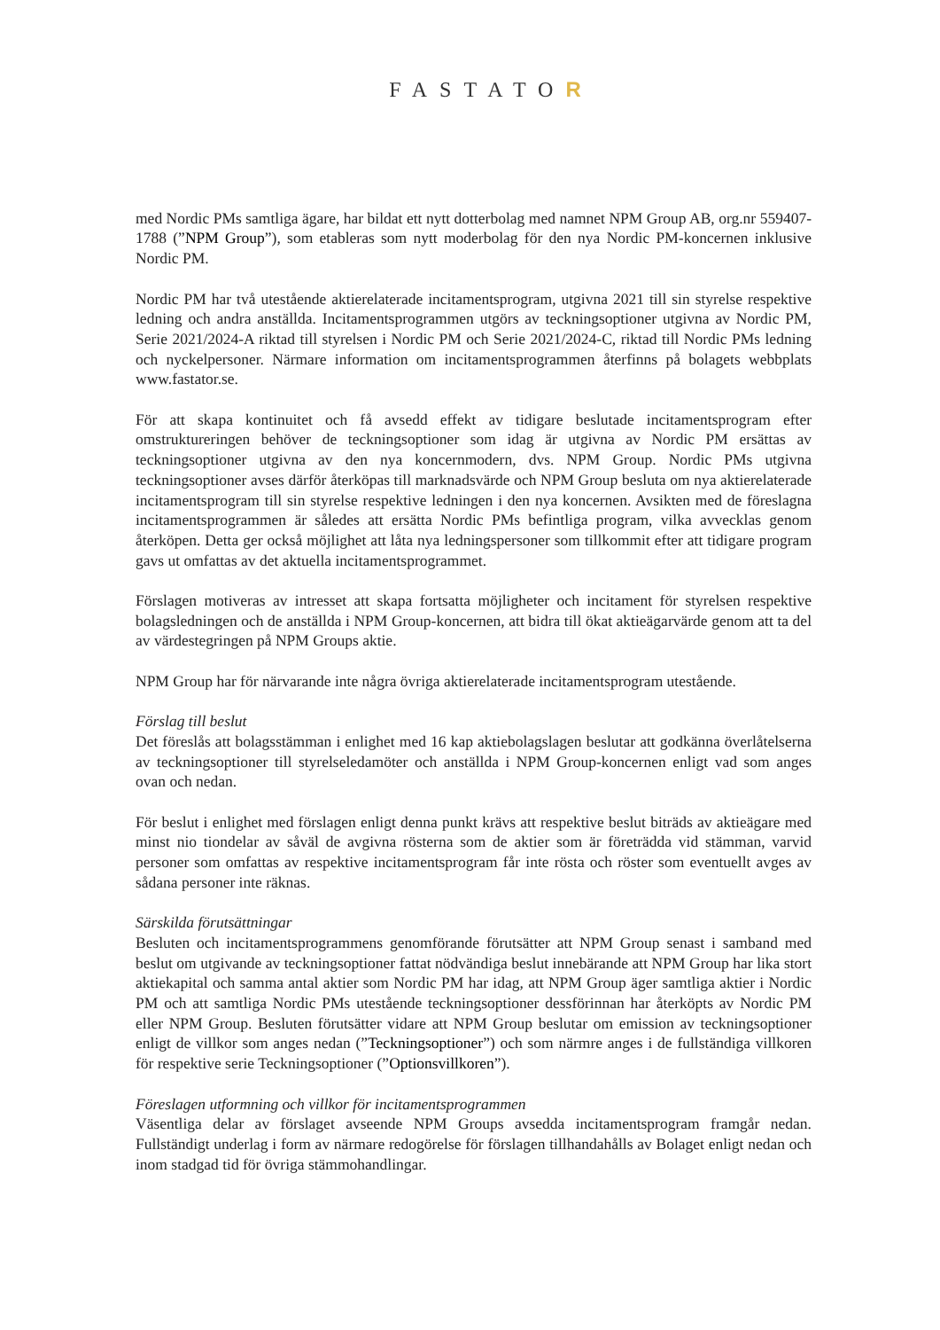FASTATOR
med Nordic PMs samtliga ägare, har bildat ett nytt dotterbolag med namnet NPM Group AB, org.nr 559407-1788 (”NPM Group”), som etableras som nytt moderbolag för den nya Nordic PM-koncernen inklusive Nordic PM.
Nordic PM har två utestående aktierelaterade incitamentsprogram, utgivna 2021 till sin styrelse respektive ledning och andra anställda. Incitamentsprogrammen utgörs av teckningsoptioner utgivna av Nordic PM, Serie 2021/2024-A riktad till styrelsen i Nordic PM och Serie 2021/2024-C, riktad till Nordic PMs ledning och nyckelpersoner. Närmare information om incitamentsprogrammen återfinns på bolagets webbplats www.fastator.se.
För att skapa kontinuitet och få avsedd effekt av tidigare beslutade incitamentsprogram efter omstruktureringen behöver de teckningsoptioner som idag är utgivna av Nordic PM ersättas av teckningsoptioner utgivna av den nya koncernmodern, dvs. NPM Group. Nordic PMs utgivna teckningsoptioner avses därför återköpas till marknadsvärde och NPM Group besluta om nya aktierelaterade incitamentsprogram till sin styrelse respektive ledningen i den nya koncernen. Avsikten med de föreslagna incitamentsprogrammen är således att ersätta Nordic PMs befintliga program, vilka avvecklas genom återköpen. Detta ger också möjlighet att låta nya ledningspersoner som tillkommit efter att tidigare program gavs ut omfattas av det aktuella incitamentsprogrammet.
Förslagen motiveras av intresset att skapa fortsatta möjligheter och incitament för styrelsen respektive bolagsledningen och de anställda i NPM Group-koncernen, att bidra till ökat aktieägarvärde genom att ta del av värdestegringen på NPM Groups aktie.
NPM Group har för närvarande inte några övriga aktierelaterade incitamentsprogram utestående.
Förslag till beslut
Det föreslås att bolagsstämman i enlighet med 16 kap aktiebolagslagen beslutar att godkänna överlåtelserna av teckningsoptioner till styrelseledamöter och anställda i NPM Group-koncernen enligt vad som anges ovan och nedan.
För beslut i enlighet med förslagen enligt denna punkt krävs att respektive beslut biträds av aktieägare med minst nio tiondelar av såväl de avgivna rösterna som de aktier som är företrädda vid stämman, varvid personer som omfattas av respektive incitamentsprogram får inte rösta och röster som eventuellt avges av sådana personer inte räknas.
Särskilda förutsättningar
Besluten och incitamentsprogrammens genomförande förutsätter att NPM Group senast i samband med beslut om utgivande av teckningsoptioner fattat nödvändiga beslut innebärande att NPM Group har lika stort aktiekapital och samma antal aktier som Nordic PM har idag, att NPM Group äger samtliga aktier i Nordic PM och att samtliga Nordic PMs utestående teckningsoptioner dessförinnan har återköpts av Nordic PM eller NPM Group. Besluten förutsätter vidare att NPM Group beslutar om emission av teckningsoptioner enligt de villkor som anges nedan (”Teckningsoptioner”) och som närmre anges i de fullständiga villkoren för respektive serie Teckningsoptioner (”Optionsvillkoren”).
Föreslagen utformning och villkor för incitamentsprogrammen
Väsentliga delar av förslaget avseende NPM Groups avsedda incitamentsprogram framgår nedan. Fullständigt underlag i form av närmare redogörelse för förslagen tillhandahålls av Bolaget enligt nedan och inom stadgad tid för övriga stämmohandlingar.